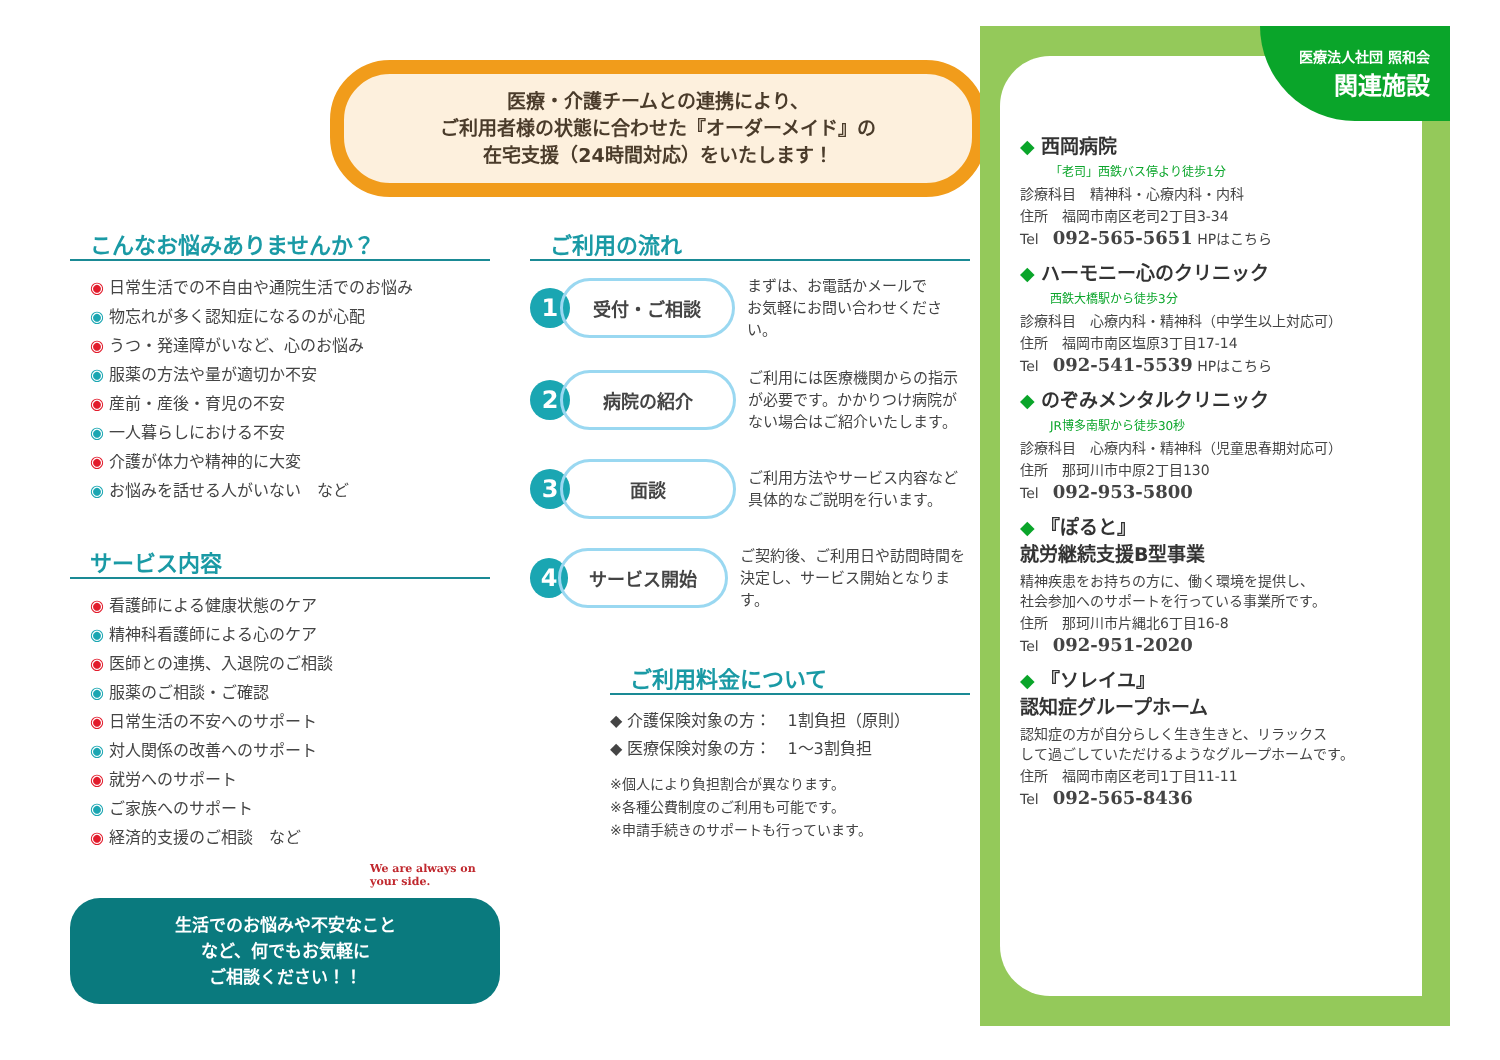医療・介護チームとの連携により、
ご利用者様の状態に合わせた『オーダーメイド』の
在宅支援（24時間対応）をいたします！
こんなお悩みありませんか？
◉ 日常生活での不自由や通院生活でのお悩み
◉ 物忘れが多く認知症になるのが心配
◉ うつ・発達障がいなど、心のお悩み
◉ 服薬の方法や量が適切か不安
◉ 産前・産後・育児の不安
◉ 一人暮らしにおける不安
◉ 介護が体力や精神的に大変
◉ お悩みを話せる人がいない　など
サービス内容
◉ 看護師による健康状態のケア
◉ 精神科看護師による心のケア
◉ 医師との連携、入退院のご相談
◉ 服薬のご相談・ご確認
◉ 日常生活の不安へのサポート
◉ 対人関係の改善へのサポート
◉ 就労へのサポート
◉ ご家族へのサポート
◉ 経済的支援のご相談　など
We are always on your side.
生活でのお悩みや不安なこと
など、何でもお気軽に
ご相談ください！！
ご利用の流れ
1
受付・ご相談
まずは、お電話かメールで
お気軽にお問い合わせください。
2
病院の紹介
ご利用には医療機関からの指示
が必要です。かかりつけ病院が
ない場合はご紹介いたします。
3
面談
ご利用方法やサービス内容など
具体的なご説明を行います。
4
サービス開始
ご契約後、ご利用日や訪問時間を
決定し、サービス開始となります。
ご利用料金について
◆ 介護保険対象の方：　1割負担（原則）
◆ 医療保険対象の方：　1〜3割負担
※個人により負担割合が異なります。
※各種公費制度のご利用も可能です。
※申請手続きのサポートも行っています。
医療法人社団 照和会
関連施設
◆ 西岡病院
「老司」西鉄バス停より徒歩1分
診療科目　精神科・心療内科・内科
住所　福岡市南区老司2丁目3-34
Tel　092-565-5651 HPはこちら
◆ ハーモニー心のクリニック
西鉄大橋駅から徒歩3分
診療科目　心療内科・精神科（中学生以上対応可）
住所　福岡市南区塩原3丁目17-14
Tel　092-541-5539 HPはこちら
◆ のぞみメンタルクリニック
JR博多南駅から徒歩30秒
診療科目　心療内科・精神科（児童思春期対応可）
住所　那珂川市中原2丁目130
Tel　092-953-5800
◆ 『ぽると』
就労継続支援B型事業
精神疾患をお持ちの方に、働く環境を提供し、
社会参加へのサポートを行っている事業所です。
住所　那珂川市片縄北6丁目16-8
Tel　092-951-2020
◆ 『ソレイユ』
認知症グループホーム
認知症の方が自分らしく生き生きと、リラックス
して過ごしていただけるようなグループホームです。
住所　福岡市南区老司1丁目11-11
Tel　092-565-8436